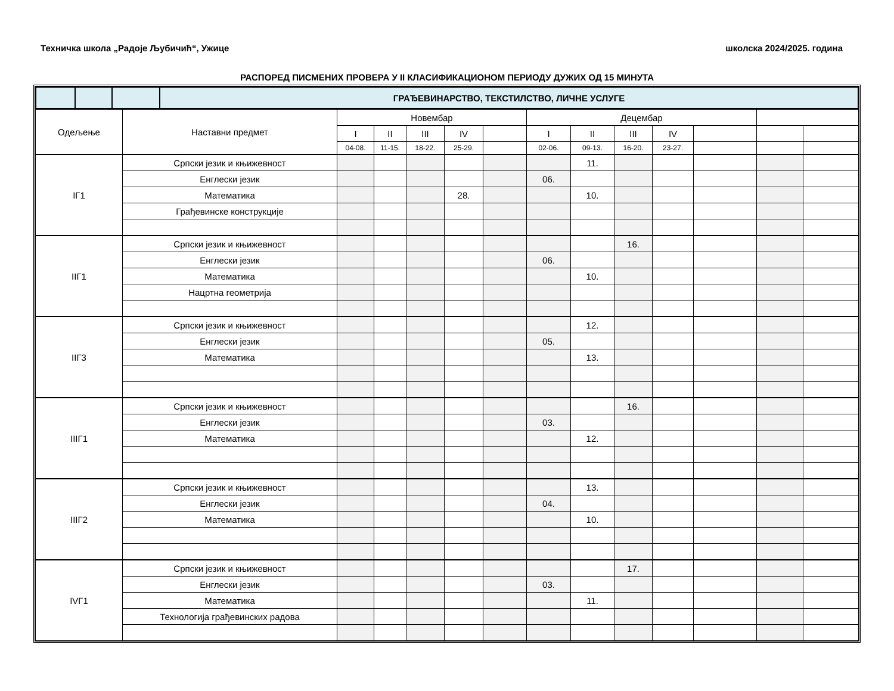Техничка школа „Радоје Љубичић“, Ужице школска 2024/2025. година
РАСПОРЕД ПИСМЕНИХ ПРОВЕРА У II КЛАСИФИКАЦИОНОМ ПЕРИОДУ ДУЖИХ ОД 15 МИНУТА
| | | | ГРАЂЕВИНАРСТВО, ТЕКСТИЛСТВО, ЛИЧНЕ УСЛУГЕ |
| Одељење | Наставни предмет | Новембар | | | | | Децембар | | | | | | |
| --- | --- | --- | --- | --- | --- | --- | --- | --- | --- | --- | --- | --- | --- |
| | | I | II | III | IV | | I | II | III | IV | | | |
| | | 04-08. | 11-15. | 18-22. | 25-29. | | 02-06. | 09-13. | 16-20. | 23-27. | | | |
| IГ1 | Српски језик и књижевност | | | | | | | 11. | | | | | |
| | Енглески језик | | | | | | 06. | | | | | | |
| | Математика | | | | 28. | | | 10. | | | | | |
| | Грађевинске конструкције | | | | | | | | | | | | |
| IIГ1 | Српски језик и књижевност | | | | | | | | 16. | | | | |
| | Енглески језик | | | | | | 06. | | | | | | |
| | Математика | | | | | | | 10. | | | | | |
| | Нацртна геометрија | | | | | | | | | | | | |
| IIГ3 | Српски језик и књижевност | | | | | | | 12. | | | | | |
| | Енглески језик | | | | | | 05. | | | | | | |
| | Математика | | | | | | | 13. | | | | | |
| IIIГ1 | Српски језик и књижевност | | | | | | | | 16. | | | | |
| | Енглески језик | | | | | | 03. | | | | | | |
| | Математика | | | | | | | 12. | | | | | |
| IIIГ2 | Српски језик и књижевност | | | | | | | 13. | | | | | |
| | Енглески језик | | | | | | 04. | | | | | | |
| | Математика | | | | | | | 10. | | | | | |
| IVГ1 | Српски језик и књижевност | | | | | | | | 17. | | | | |
| | Енглески језик | | | | | | 03. | | | | | | |
| | Математика | | | | | | | 11. | | | | | |
| | Технологија грађевинских радова | | | | | | | | | | | | |